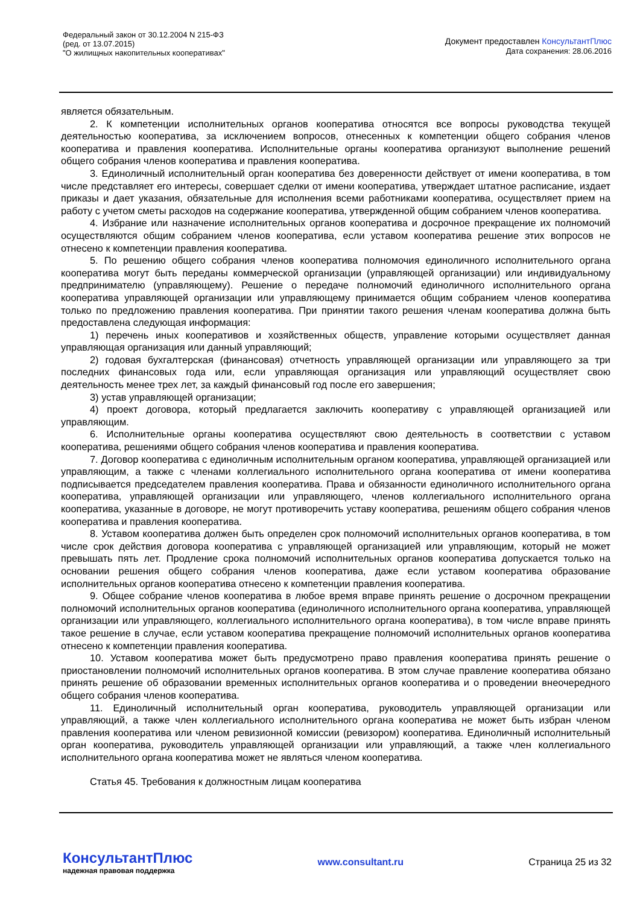Федеральный закон от 30.12.2004 N 215-ФЗ
(ред. от 13.07.2015)
"О жилищных накопительных кооперативах"
Документ предоставлен КонсультантПлюс
Дата сохранения: 28.06.2016
является обязательным.
2. К компетенции исполнительных органов кооператива относятся все вопросы руководства текущей деятельностью кооператива, за исключением вопросов, отнесенных к компетенции общего собрания членов кооператива и правления кооператива. Исполнительные органы кооператива организуют выполнение решений общего собрания членов кооператива и правления кооператива.
3. Единоличный исполнительный орган кооператива без доверенности действует от имени кооператива, в том числе представляет его интересы, совершает сделки от имени кооператива, утверждает штатное расписание, издает приказы и дает указания, обязательные для исполнения всеми работниками кооператива, осуществляет прием на работу с учетом сметы расходов на содержание кооператива, утвержденной общим собранием членов кооператива.
4. Избрание или назначение исполнительных органов кооператива и досрочное прекращение их полномочий осуществляются общим собранием членов кооператива, если уставом кооператива решение этих вопросов не отнесено к компетенции правления кооператива.
5. По решению общего собрания членов кооператива полномочия единоличного исполнительного органа кооператива могут быть переданы коммерческой организации (управляющей организации) или индивидуальному предпринимателю (управляющему). Решение о передаче полномочий единоличного исполнительного органа кооператива управляющей организации или управляющему принимается общим собранием членов кооператива только по предложению правления кооператива. При принятии такого решения членам кооператива должна быть предоставлена следующая информация:
1) перечень иных кооперативов и хозяйственных обществ, управление которыми осуществляет данная управляющая организация или данный управляющий;
2) годовая бухгалтерская (финансовая) отчетность управляющей организации или управляющего за три последних финансовых года или, если управляющая организация или управляющий осуществляет свою деятельность менее трех лет, за каждый финансовый год после его завершения;
3) устав управляющей организации;
4) проект договора, который предлагается заключить кооперативу с управляющей организацией или управляющим.
6. Исполнительные органы кооператива осуществляют свою деятельность в соответствии с уставом кооператива, решениями общего собрания членов кооператива и правления кооператива.
7. Договор кооператива с единоличным исполнительным органом кооператива, управляющей организацией или управляющим, а также с членами коллегиального исполнительного органа кооператива от имени кооператива подписывается председателем правления кооператива. Права и обязанности единоличного исполнительного органа кооператива, управляющей организации или управляющего, членов коллегиального исполнительного органа кооператива, указанные в договоре, не могут противоречить уставу кооператива, решениям общего собрания членов кооператива и правления кооператива.
8. Уставом кооператива должен быть определен срок полномочий исполнительных органов кооператива, в том числе срок действия договора кооператива с управляющей организацией или управляющим, который не может превышать пять лет. Продление срока полномочий исполнительных органов кооператива допускается только на основании решения общего собрания членов кооператива, даже если уставом кооператива образование исполнительных органов кооператива отнесено к компетенции правления кооператива.
9. Общее собрание членов кооператива в любое время вправе принять решение о досрочном прекращении полномочий исполнительных органов кооператива (единоличного исполнительного органа кооператива, управляющей организации или управляющего, коллегиального исполнительного органа кооператива), в том числе вправе принять такое решение в случае, если уставом кооператива прекращение полномочий исполнительных органов кооператива отнесено к компетенции правления кооператива.
10. Уставом кооператива может быть предусмотрено право правления кооператива принять решение о приостановлении полномочий исполнительных органов кооператива. В этом случае правление кооператива обязано принять решение об образовании временных исполнительных органов кооператива и о проведении внеочередного общего собрания членов кооператива.
11. Единоличный исполнительный орган кооператива, руководитель управляющей организации или управляющий, а также член коллегиального исполнительного органа кооператива не может быть избран членом правления кооператива или членом ревизионной комиссии (ревизором) кооператива. Единоличный исполнительный орган кооператива, руководитель управляющей организации или управляющий, а также член коллегиального исполнительного органа кооператива может не являться членом кооператива.
Статья 45. Требования к должностным лицам кооператива
КонсультантПлюс
надежная правовая поддержка
www.consultant.ru Страница 25 из 32